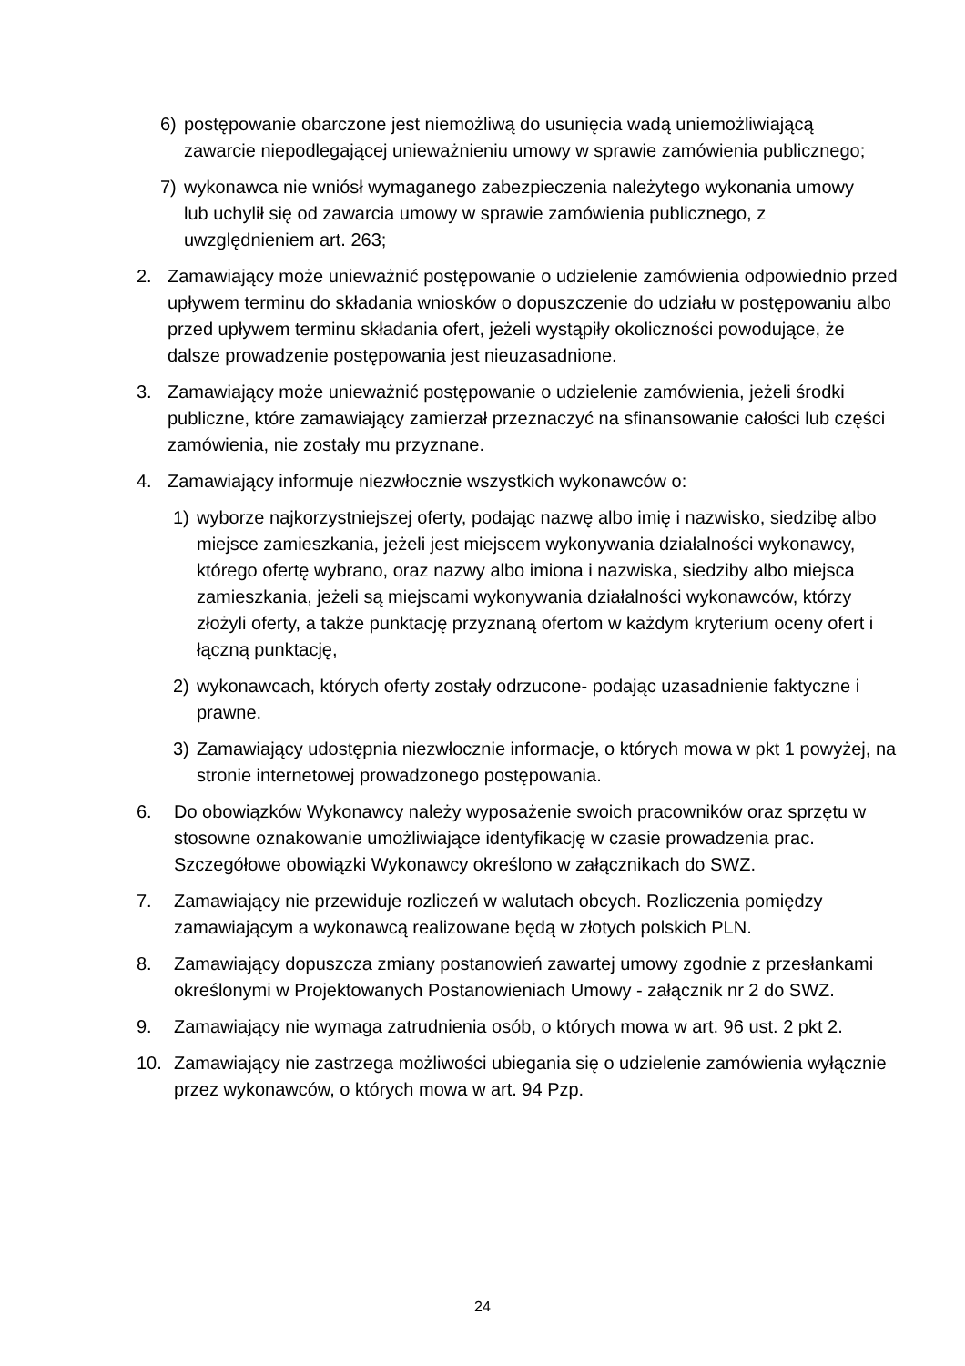6) postępowanie obarczone jest niemożliwą do usunięcia wadą uniemożliwiającą zawarcie niepodlegającej unieważnieniu umowy w sprawie zamówienia publicznego;
7) wykonawca nie wniósł wymaganego zabezpieczenia należytego wykonania umowy lub uchylił się od zawarcia umowy w sprawie zamówienia publicznego, z uwzględnieniem art. 263;
2. Zamawiający może unieważnić postępowanie o udzielenie zamówienia odpowiednio przed upływem terminu do składania wniosków o dopuszczenie do udziału w postępowaniu albo przed upływem terminu składania ofert, jeżeli wystąpiły okoliczności powodujące, że dalsze prowadzenie postępowania jest nieuzasadnione.
3. Zamawiający może unieważnić postępowanie o udzielenie zamówienia, jeżeli środki publiczne, które zamawiający zamierzał przeznaczyć na sfinansowanie całości lub części zamówienia, nie zostały mu przyznane.
4. Zamawiający informuje niezwłocznie wszystkich wykonawców o:
1) wyborze najkorzystniejszej oferty, podając nazwę albo imię i nazwisko, siedzibę albo miejsce zamieszkania, jeżeli jest miejscem wykonywania działalności wykonawcy, którego ofertę wybrano, oraz nazwy albo imiona i nazwiska, siedziby albo miejsca zamieszkania, jeżeli są miejscami wykonywania działalności wykonawców, którzy złożyli oferty, a także punktację przyznaną ofertom w każdym kryterium oceny ofert i łączną punktację,
2) wykonawcach, których oferty zostały odrzucone- podając uzasadnienie faktyczne i prawne.
3) Zamawiający udostępnia niezwłocznie informacje, o których mowa w pkt 1 powyżej, na stronie internetowej prowadzonego postępowania.
6. Do obowiązków Wykonawcy należy wyposażenie swoich pracowników oraz sprzętu w stosowne oznakowanie umożliwiające identyfikację w czasie prowadzenia prac. Szczegółowe obowiązki Wykonawcy określono w załącznikach do SWZ.
7. Zamawiający nie przewiduje rozliczeń w walutach obcych. Rozliczenia pomiędzy zamawiającym a wykonawcą realizowane będą w złotych polskich PLN.
8. Zamawiający dopuszcza zmiany postanowień zawartej umowy zgodnie z przesłankami określonymi w Projektowanych Postanowieniach Umowy - załącznik nr 2 do SWZ.
9. Zamawiający nie wymaga zatrudnienia osób, o których mowa w art. 96 ust. 2 pkt 2.
10. Zamawiający nie zastrzega możliwości ubiegania się o udzielenie zamówienia wyłącznie przez wykonawców, o których mowa w art. 94 Pzp.
24